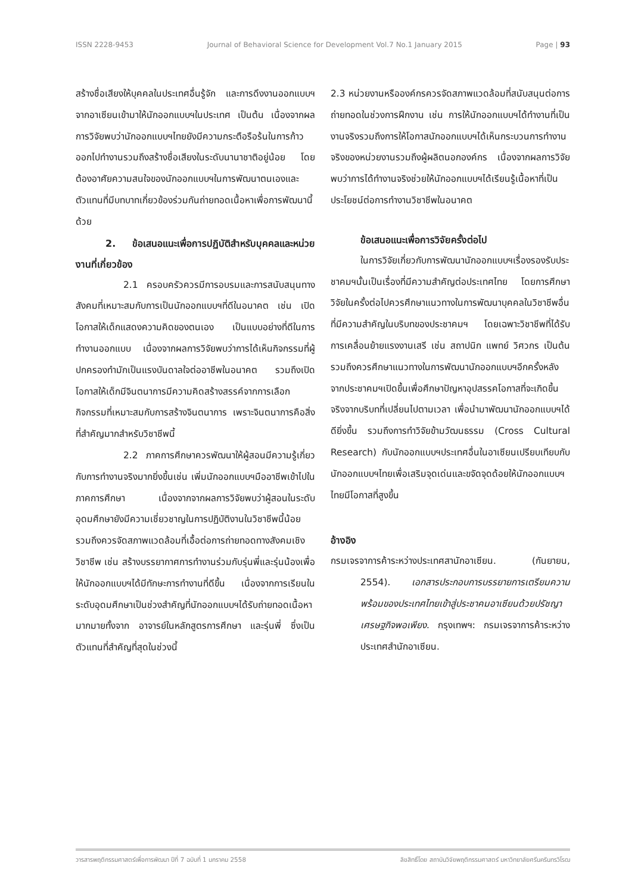ISSN 2228-9453 Journal of Behavioral Science for Development Vol.7 No.1 January 2015 Page | 93
สร้างชื่อเสียงให้บุคคลในประเทศอื่นรู้จัก และการดึงงานออกแบบฯจากอาเซียนเข้ามาให้นักออกแบบฯในประเทศ เป็นต้น เนื่องจากผลการวิจัยพบว่านักออกแบบฯไทยยังมีความกระตือรือร้นในการก้าวออกไปทำงานรวมถึงสร้างชื่อเสียงในระดับนานาชาติอยู่น้อย โดยต้องอาศัยความสนใจของนักออกแบบฯในการพัฒนาตนเองและตัวแทนที่มีบทบาทเกี่ยวข้องร่วมกันถ่ายทอดเนื้อหาเพื่อการพัฒนานี้ด้วย
2. ข้อเสนอแนะเพื่อการปฏิบัติสำหรับบุคคลและหน่วยงานที่เกี่ยวข้อง
2.1 ครอบครัวควรมีการอบรมและการสนับสนุนทางสังคมที่เหมาะสมกับการเป็นนักออกแบบฯที่ดีในอนาคต เช่น เปิดโอกาสให้เด็กแสดงความคิดของตนเอง เป็นแบบอย่างที่ดีในการทำงานออกแบบ เนื่องจากผลการวิจัยพบว่าการได้เห็นกิจกรรมที่ผู้ปกครองทำมักเป็นแรงบันดาลใจต่ออาชีพในอนาคต รวมถึงเปิดโอกาสให้เด็กมีจินตนาการมีความคิดสร้างสรรค์จากการเลือกกิจกรรมที่เหมาะสมกับการสร้างจินตนาการ เพราะจินตนาการคือสิ่งที่สำคัญมากสำหรับวิชาชีพนี้
2.2 ภาคการศึกษาควรพัฒนาให้ผู้สอนมีความรู้เกี่ยวกับการทำงานจริงมากยิ่งขึ้นเช่น เพิ่มนักออกแบบฯมืออาชีพเข้าไปในภาคการศึกษา เนื่องจากจากผลการวิจัยพบว่าผู้สอนในระดับอุดมศึกษายังมีความเชี่ยวชาญในการปฏิบัติงานในวิชาชีพนี้น้อย รวมถึงควรจัดสภาพแวดล้อมที่เอื้อต่อการถ่ายทอดทางสังคมเชิงวิชาชีพ เช่น สร้างบรรยากาศการทำงานร่วมกับรุ่นพี่และรุ่นน้องเพื่อให้นักออกแบบฯได้มีทักษะการทำงานที่ดีขึ้น เนื่องจากการเรียนในระดับอุดมศึกษาเป็นช่วงสำคัญที่นักออกแบบฯได้รับถ่ายทอดเนื้อหามากมายทั้งจาก อาจารย์ในหลักสูตรการศึกษา และรุ่นพี่ ซึ่งเป็นตัวแทนที่สำคัญที่สุดในช่วงนี้
2.3 หน่วยงานหรือองค์กรควรจัดสภาพแวดล้อมที่สนับสนุนต่อการถ่ายทอดในช่วงการฝึกงาน เช่น การให้นักออกแบบฯได้ทำงานที่เป็นงานจริงรวมถึงการให้โอกาสนักออกแบบฯได้เห็นกระบวนการทำงานจริงของหน่วยงานรวมถึงผู้ผลิตนอกองค์กร เนื่องจากผลการวิจัยพบว่าการได้ทำงานจริงช่วยให้นักออกแบบฯได้เรียนรู้เนื้อหาที่เป็นประโยชน์ต่อการทำงานวิชาชีพในอนาคต
ข้อเสนอแนะเพื่อการวิจัยครั้งต่อไป
ในการวิจัยเกี่ยวกับการพัฒนานักออกแบบฯเรื่องรองรับประชาคมฯนั้นเป็นเรื่องที่มีความสำคัญต่อประเทศไทย โดยการศึกษาวิจัยในครั้งต่อไปควรศึกษาแนวทางในการพัฒนาบุคคลในวิชาชีพอื่นที่มีความสำคัญในบริบทของประชาคมฯ โดยเฉพาะวิชาชีพที่ได้รับการเคลื่อนย้ายแรงงานเสรี เช่น สถาปนิก แพทย์ วิศวกร เป็นต้น รวมถึงควรศึกษาแนวทางในการพัฒนานักออกแบบฯอีกครั้งหลังจากประชาคมฯเปิดขึ้นเพื่อศึกษาปัญหาอุปสรรคโอกาสที่จะเกิดขึ้นจริงจากบริบทที่เปลี่ยนไปตามเวลา เพื่อนำมาพัฒนานักออกแบบฯได้ดียิ่งขึ้น รวมถึงการทำวิจัยข้ามวัฒนธรรม (Cross Cultural Research) กับนักออกแบบฯประเทศอื่นในอาเซียนเปรียบเทียบกับนักออกแบบฯไทยเพื่อเสริมจุดเด่นและขจัดจุดด้อยให้นักออกแบบฯไทยมีโอกาสที่สูงขึ้น
อ้างอิง
กรมเจรจาการค้าระหว่างประเทศสานักอาเซียน. (กันยายน, 2554). เอกสารประกอบการบรรยายการเตรียมความพร้อมของประเทศไทยเข้าสู่ประชาคมอาเซียนด้วยปรัชญาเศรษฐกิจพอเพียง. กรุงเทพฯ: กรมเจรจาการค้าระหว่างประเทศสำนักอาเซียน.
วารสารพฤติกรรมศาสตร์เพื่อการพัฒนา ปีที่ 7 ฉบับที่ 1 มกราคม 2558 ลิขสิทธิ์โดย สถาบันวิจัยพฤติกรรมศาสตร์ มหาวิทยาลัยศรีนครินทรวิโรฒ